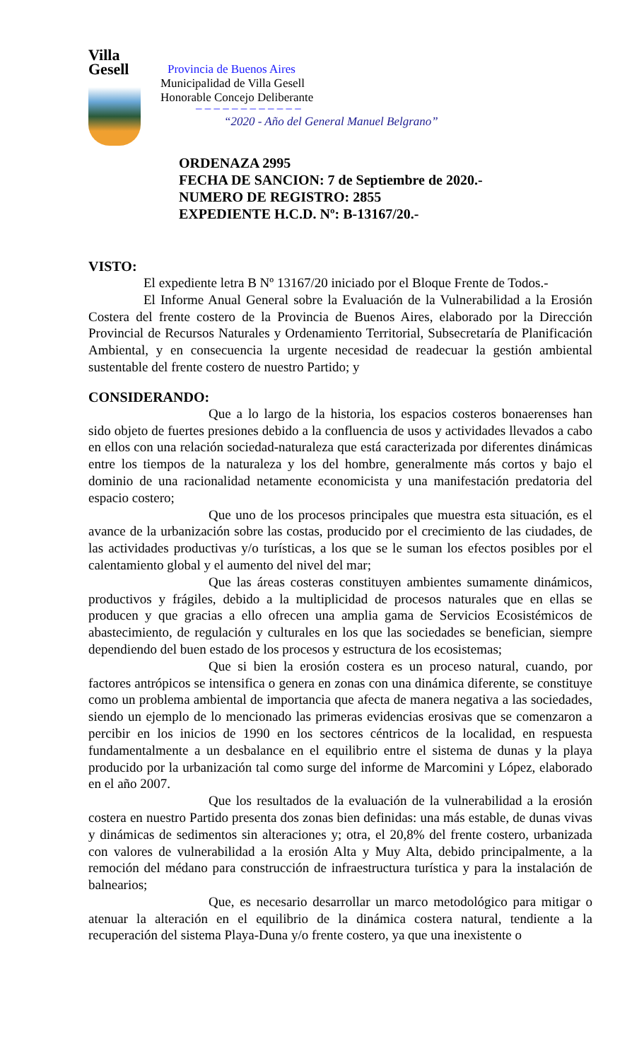Villa
Gesell
Provincia de Buenos Aires
Municipalidad de Villa Gesell
Honorable Concejo Deliberante
– – – – – – – – – – – –
“2020 - Año del General Manuel Belgrano”
ORDENAZA 2995
FECHA DE SANCION: 7 de Septiembre de 2020.-
NUMERO DE REGISTRO: 2855
EXPEDIENTE H.C.D. Nº: B-13167/20.-
VISTO:
El expediente letra B Nº 13167/20 iniciado por el Bloque Frente de Todos.-
El Informe Anual General sobre la Evaluación de la Vulnerabilidad a la Erosión Costera del frente costero de la Provincia de Buenos Aires, elaborado por la Dirección Provincial de Recursos Naturales y Ordenamiento Territorial, Subsecretaría de Planificación Ambiental, y en consecuencia la urgente necesidad de readecuar la gestión ambiental sustentable del frente costero de nuestro Partido; y
CONSIDERANDO:
Que a lo largo de la historia, los espacios costeros bonaerenses han sido objeto de fuertes presiones debido a la confluencia de usos y actividades llevados a cabo en ellos con una relación sociedad-naturaleza que está caracterizada por diferentes dinámicas entre los tiempos de la naturaleza y los del hombre, generalmente más cortos y bajo el dominio de una racionalidad netamente economicista y una manifestación predatoria del espacio costero;
Que uno de los procesos principales que muestra esta situación, es el avance de la urbanización sobre las costas, producido por el crecimiento de las ciudades, de las actividades productivas y/o turísticas, a los que se le suman los efectos posibles por el calentamiento global y el aumento del nivel del mar;
Que las áreas costeras constituyen ambientes sumamente dinámicos, productivos y frágiles, debido a la multiplicidad de procesos naturales que en ellas se producen y que gracias a ello ofrecen una amplia gama de Servicios Ecosistémicos de abastecimiento, de regulación y culturales en los que las sociedades se benefician, siempre dependiendo del buen estado de los procesos y estructura de los ecosistemas;
Que si bien la erosión costera es un proceso natural, cuando, por factores antrópicos se intensifica o genera en zonas con una dinámica diferente, se constituye como un problema ambiental de importancia que afecta de manera negativa a las sociedades, siendo un ejemplo de lo mencionado las primeras evidencias erosivas que se comenzaron a percibir en los inicios de 1990 en los sectores céntricos de la localidad, en respuesta fundamentalmente a un desbalance en el equilibrio entre el sistema de dunas y la playa producido por la urbanización tal como surge del informe de Marcomini y López, elaborado en el año 2007.
Que los resultados de la evaluación de la vulnerabilidad a la erosión costera en nuestro Partido presenta dos zonas bien definidas: una más estable, de dunas vivas y dinámicas de sedimentos sin alteraciones y; otra, el 20,8% del frente costero, urbanizada con valores de vulnerabilidad a la erosión Alta y Muy Alta, debido principalmente, a la remoción del médano para construcción de infraestructura turística y para la instalación de balnearios;
Que, es necesario desarrollar un marco metodológico para mitigar o atenuar la alteración en el equilibrio de la dinámica costera natural, tendiente a la recuperación del sistema Playa-Duna y/o frente costero, ya que una inexistente o